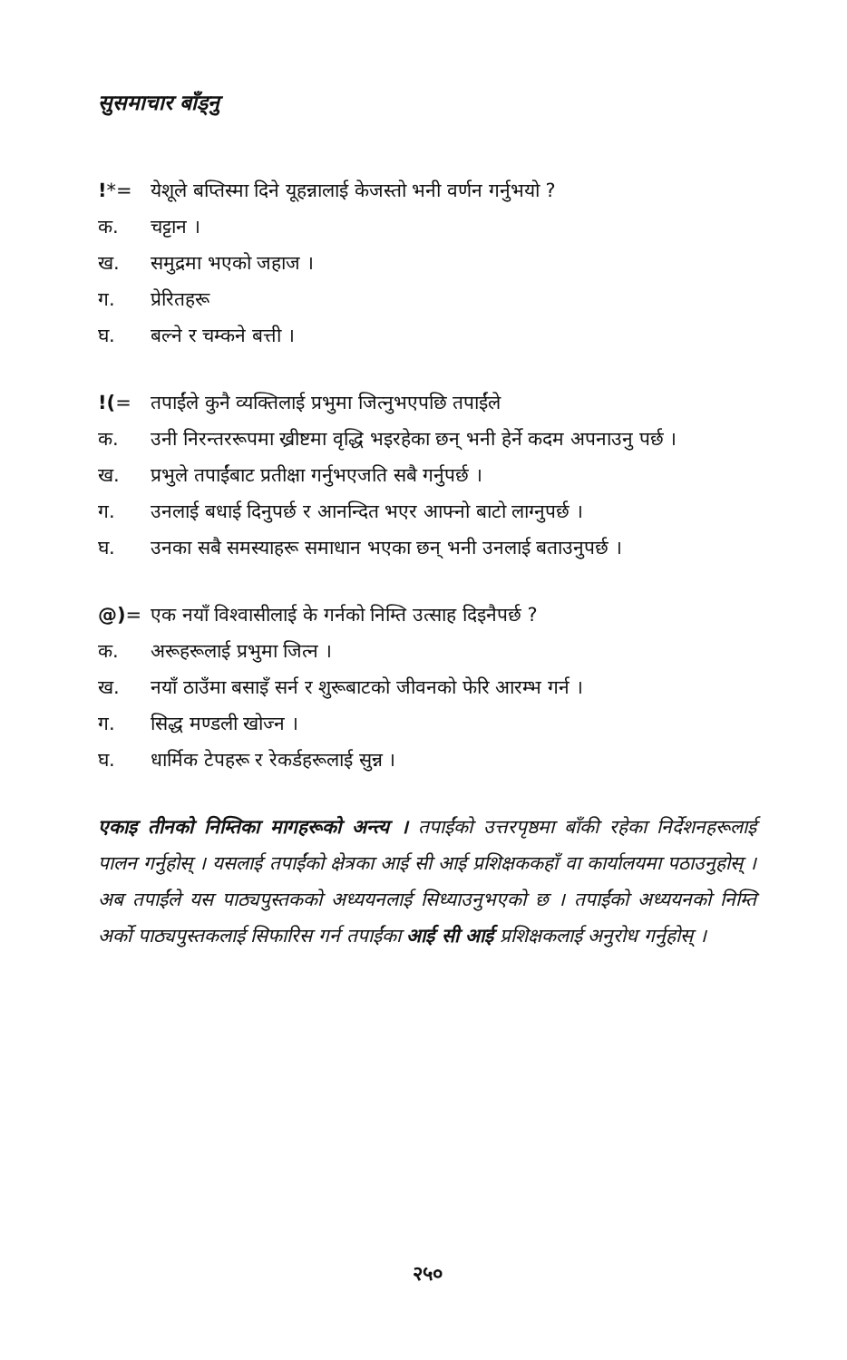सुसमाचार बाँड्नु
!*= येशूले बप्तिस्मा दिने यूहन्नालाई केजस्तो भनी वर्णन गर्नुभयो ?
क. चट्टान ।
ख. समुद्रमा भएको जहाज ।
ग. प्रेरितहरू
घ. बल्ने र चम्कने बत्ती ।
!(= तपाईंले कुनै व्यक्तिलाई प्रभुमा जित्नुभएपछि तपाईंले
क. उनी निरन्तररूपमा ख्रीष्टमा वृद्धि भइरहेका छन् भनी हेर्ने कदम अपनाउनु पर्छ ।
ख. प्रभुले तपाईंबाट प्रतीक्षा गर्नुभएजति सबै गर्नुपर्छ ।
ग. उनलाई बधाई दिनुपर्छ र आनन्दित भएर आफ्नो बाटो लाग्नुपर्छ ।
घ. उनका सबै समस्याहरू समाधान भएका छन् भनी उनलाई बताउनुपर्छ ।
@)= एक नयाँ विश्‍वासीलाई के गर्नको निम्ति उत्साह दिइनैपर्छ ?
क. अरूहरूलाई प्रभुमा जित्न ।
ख. नयाँ ठाउँमा बसाइँ सर्न र शुरूबाटको जीवनको फेरि आरम्भ गर्न ।
ग. सिद्ध मण्डली खोज्न ।
घ. धार्मिक टेपहरू र रेकर्डहरूलाई सुन्न ।
एकाइ तीनको निम्तिका मागहरूको अन्त्य । तपाईंको उत्तरपृष्ठमा बाँकी रहेका निर्देशनहरूलाई पालन गर्नुहोस् । यसलाई तपाईंको क्षेत्रका आई सी आई प्रशिक्षककहाँ वा कार्यालयमा पठाउनुहोस् । अब तपाईंले यस पाठ्यपुस्तकको अध्ययनलाई सिध्याउनुभएको छ । तपाईंको अध्ययनको निम्ति अर्को पाठ्यपुस्तकलाई सिफारिस गर्न तपाईंका आई सी आई प्रशिक्षकलाई अनुरोध गर्नुहोस् ।
२५०